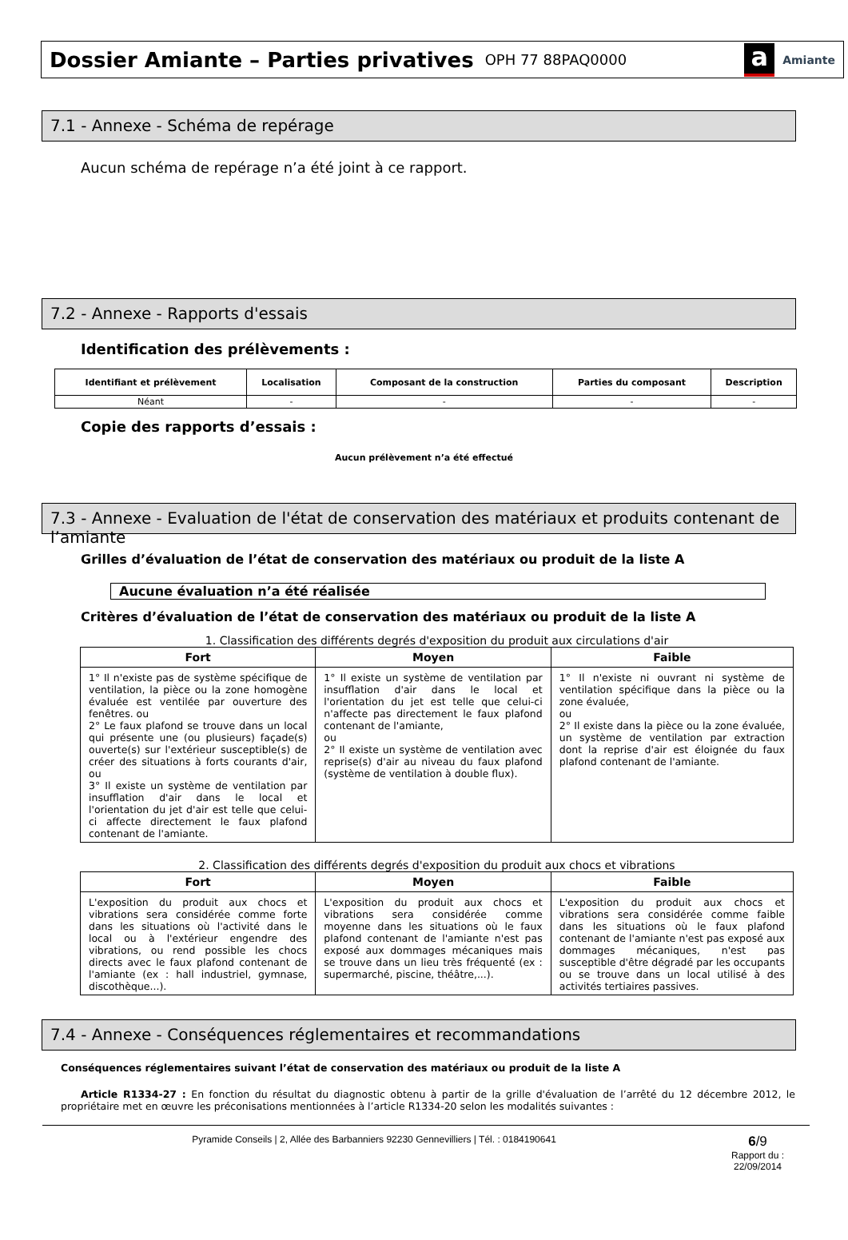Dossier Amiante – Parties privatives
OPH 77 88PAQ0000
a Amiante
7.1 - Annexe - Schéma de repérage
Aucun schéma de repérage n’a été joint à ce rapport.
7.2 - Annexe - Rapports d'essais
Identification des prélèvements :
| Identifiant et prélèvement | Localisation | Composant de la construction | Parties du composant | Description |
| --- | --- | --- | --- | --- |
| Néant | - | - | - | - |
Copie des rapports d’essais :
Aucun prélèvement n’a été effectué
7.3 - Annexe - Evaluation de l'état de conservation des matériaux et produits contenant de l’amiante
Grilles d’évaluation de l’état de conservation des matériaux ou produit de la liste A
Aucune évaluation n’a été réalisée
Critères d’évaluation de l’état de conservation des matériaux ou produit de la liste A
1. Classification des différents degrés d'exposition du produit aux circulations d'air
| Fort | Moyen | Faible |
| --- | --- | --- |
| 1° Il n'existe pas de système spécifique de ventilation, la pièce ou la zone homogène évaluée est ventilée par ouverture des fenêtres. ou 2° Le faux plafond se trouve dans un local qui présente une (ou plusieurs) façade(s) ouverte(s) sur l'extérieur susceptible(s) de créer des situations à forts courants d'air, ou 3° Il existe un système de ventilation par insufflation d'air dans le local et l'orientation du jet d'air est telle que celui-ci affecte directement le faux plafond contenant de l'amiante. | 1° Il existe un système de ventilation par insufflation d'air dans le local et l'orientation du jet est telle que celui-ci n'affecte pas directement le faux plafond contenant de l'amiante, ou 2° Il existe un système de ventilation avec reprise(s) d'air au niveau du faux plafond (système de ventilation à double flux). | 1° Il n'existe ni ouvrant ni système de ventilation spécifique dans la pièce ou la zone évaluée, ou 2° Il existe dans la pièce ou la zone évaluée, un système de ventilation par extraction dont la reprise d'air est éloignée du faux plafond contenant de l'amiante. |
2. Classification des différents degrés d'exposition du produit aux chocs et vibrations
| Fort | Moyen | Faible |
| --- | --- | --- |
| L'exposition du produit aux chocs et vibrations sera considérée comme forte dans les situations où l'activité dans le local ou à l'extérieur engendre des vibrations, ou rend possible les chocs directs avec le faux plafond contenant de l'amiante (ex : hall industriel, gymnase, discothèque...). | L'exposition du produit aux chocs et vibrations sera considérée comme moyenne dans les situations où le faux plafond contenant de l'amiante n'est pas exposé aux dommages mécaniques mais se trouve dans un lieu très fréquenté (ex : supermarché, piscine, théâtre,...). | L'exposition du produit aux chocs et vibrations sera considérée comme faible dans les situations où le faux plafond contenant de l'amiante n'est pas exposé aux dommages mécaniques, n'est pas susceptible d'être dégradé par les occupants ou se trouve dans un local utilisé à des activités tertiaires passives. |
7.4 - Annexe - Conséquences réglementaires et recommandations
Conséquences réglementaires suivant l’état de conservation des matériaux ou produit de la liste A
Article R1334-27 : En fonction du résultat du diagnostic obtenu à partir de la grille d'évaluation de l’arrêté du 12 décembre 2012, le propriétaire met en œuvre les préconisations mentionnées à l’article R1334-20 selon les modalités suivantes :
Pyramide Conseils | 2, Allée des Barbanniers 92230 Gennevilliers | Tél. : 0184190641
6/9
Rapport du :
22/09/2014